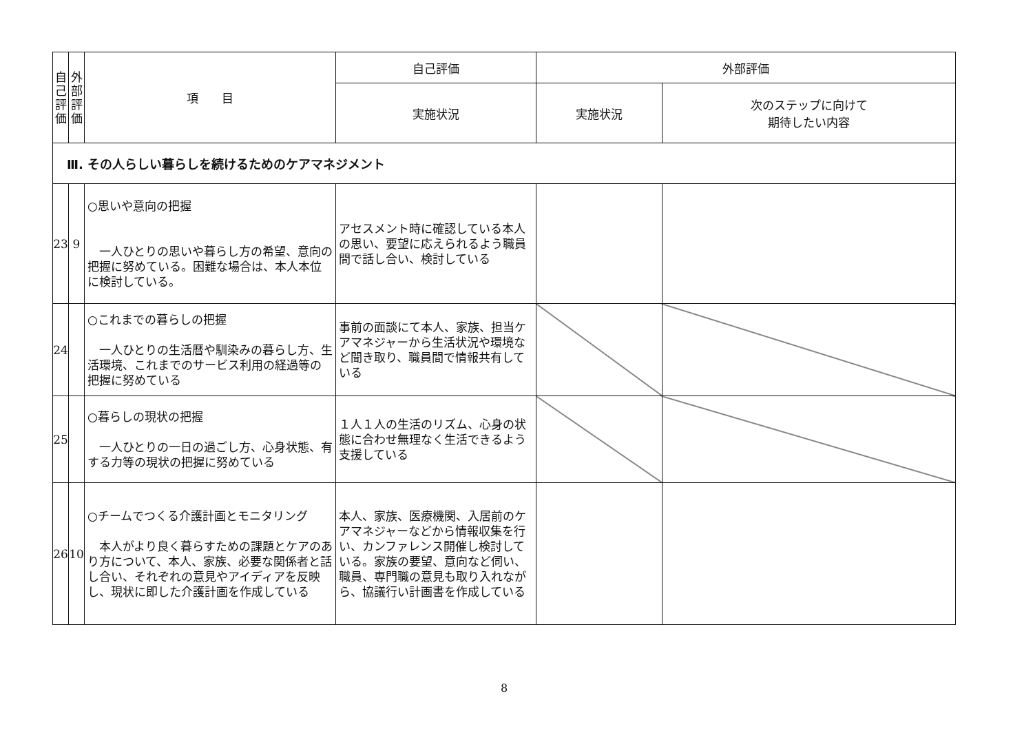| 自 己 評 価 | 外 部 評 価 | 項 目 | 自己評価 | 外部評価 | |
| --- | --- | --- | --- | --- | --- |
| | | | 実施状況 | 実施状況 | 次のステップに向けて 期待したい内容 |
| Ⅲ. その人らしい暮らしを続けるためのケアマネジメント | | | | | |
| 23 | 9 | ○思いや意向の把握 一人ひとりの思いや暮らし方の希望、意向の把握に努めている。困難な場合は、本人本位に検討している。 | アセスメント時に確認している本人の思い、要望に応えられるよう職員間で話し合い、検討している | | |
| 24 | | ○これまでの暮らしの把握 一人ひとりの生活暦や馴染みの暮らし方、生活環境、これまでのサービス利用の経過等の把握に努めている | 事前の面談にて本人、家族、担当ケアマネジャーから生活状況や環境など聞き取り、職員間で情報共有している | | |
| 25 | | ○暮らしの現状の把握 一人ひとりの一日の過ごし方、心身状態、有する力等の現状の把握に努めている | １人１人の生活のリズム、心身の状態に合わせ無理なく生活できるよう支援している | | |
| 26 | 10 | ○チームでつくる介護計画とモニタリング 本人がより良く暮らすための課題とケアのあり方について、本人、家族、必要な関係者と話し合い、それぞれの意見やアイディアを反映し、現状に即した介護計画を作成している | 本人、家族、医療機関、入居前のケアマネジャーなどから情報収集を行い、カンファレンス開催し検討している。家族の要望、意向など伺い、職員、専門職の意見も取り入れながら、協議行い計画書を作成している | | |
8